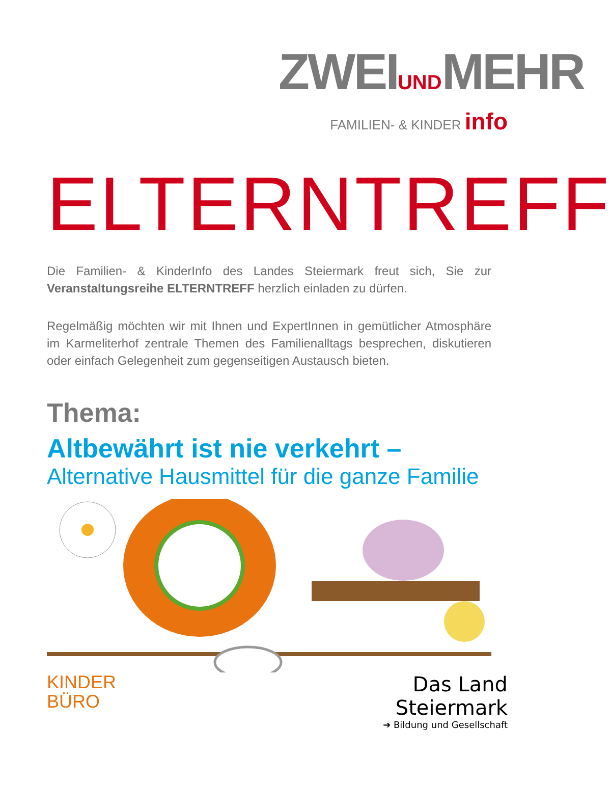ZWEIUNDMEHR
FAMILIEN- & KINDER info
ELTERNTREFF
Die Familien- & KinderInfo des Landes Steiermark freut sich, Sie zur Veranstaltungsreihe ELTERNTREFF herzlich einladen zu dürfen.
Regelmäßig möchten wir mit Ihnen und ExpertInnen in gemütlicher Atmosphäre im Karmeliterhof zentrale Themen des Familienalltags besprechen, diskutieren oder einfach Gelegenheit zum gegenseitigen Austausch bieten.
Thema:
Altbewährt ist nie verkehrt –
Alternative Hausmittel für die ganze Familie
KINDER
BÜRO
Das Land
Steiermark
➔ Bildung und Gesellschaft